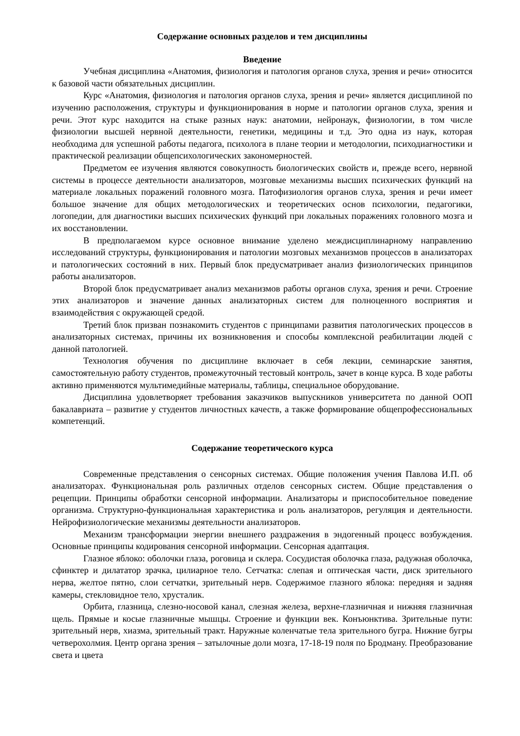Содержание основных разделов и тем дисциплины
Введение
Учебная дисциплина «Анатомия, физиология и патология органов слуха, зрения и речи» относится к базовой части обязательных дисциплин.
Курс «Анатомия, физиология и патология органов слуха, зрения и речи» является дисциплиной по изучению расположения, структуры и функционирования в норме и патологии органов слуха, зрения и речи. Этот курс находится на стыке разных наук: анатомии, нейронаук, физиологии, в том числе физиологии высшей нервной деятельности, генетики, медицины и т.д. Это одна из наук, которая необходима для успешной работы педагога, психолога в плане теории и методологии, психодиагностики и практической реализации общепсихологических закономерностей.
Предметом ее изучения являются совокупность биологических свойств и, прежде всего, нервной системы в процессе деятельности анализаторов, мозговые механизмы высших психических функций на материале локальных поражений головного мозга. Патофизиология органов слуха, зрения и речи имеет большое значение для общих методологических и теоретических основ психологии, педагогики, логопедии, для диагностики высших психических функций при локальных поражениях головного мозга и их восстановлении.
В предполагаемом курсе основное внимание уделено междисциплинарному направлению исследований структуры, функционирования и патологии мозговых механизмов процессов в анализаторах и патологических состояний в них. Первый блок предусматривает анализ физиологических принципов работы анализаторов.
Второй блок предусматривает анализ механизмов работы органов слуха, зрения и речи. Строение этих анализаторов и значение данных анализаторных систем для полноценного восприятия и взаимодействия с окружающей средой.
Третий блок призван познакомить студентов с принципами развития патологических процессов в анализаторных системах, причины их возникновения и способы комплексной реабилитации людей с данной патологией.
Технология обучения по дисциплине включает в себя лекции, семинарские занятия, самостоятельную работу студентов, промежуточный тестовый контроль, зачет в конце курса. В ходе работы активно применяются мультимедийные материалы, таблицы, специальное оборудование.
Дисциплина удовлетворяет требования заказчиков выпускников университета по данной ООП бакалавриата – развитие у студентов личностных качеств, а также формирование общепрофессиональных компетенций.
Содержание теоретического курса
Современные представления о сенсорных системах. Общие положения учения Павлова И.П. об анализаторах. Функциональная роль различных отделов сенсорных систем. Общие представления о рецепции. Принципы обработки сенсорной информации. Анализаторы и приспособительное поведение организма. Структурно-функциональная характеристика и роль анализаторов, регуляция и деятельности. Нейрофизиологические механизмы деятельности анализаторов.
Механизм трансформации энергии внешнего раздражения в эндогенный процесс возбуждения. Основные принципы кодирования сенсорной информации. Сенсорная адаптация.
Глазное яблоко: оболочки глаза, роговица и склера. Сосудистая оболочка глаза, радужная оболочка, сфинктер и дилататор зрачка, цилиарное тело. Сетчатка: слепая и оптическая части, диск зрительного нерва, желтое пятно, слои сетчатки, зрительный нерв. Содержимое глазного яблока: передняя и задняя камеры, стекловидное тело, хрусталик.
Орбита, глазница, слезно-носовой канал, слезная железа, верхне-глазничная и нижняя глазничная щель. Прямые и косые глазничные мышцы. Строение и функции век. Конъюнктива. Зрительные пути: зрительный нерв, хиазма, зрительный тракт. Наружные коленчатые тела зрительного бугра. Нижние бугры четверохолмия. Центр органа зрения – затылочные доли мозга, 17-18-19 поля по Бродману. Преобразование света и цвета